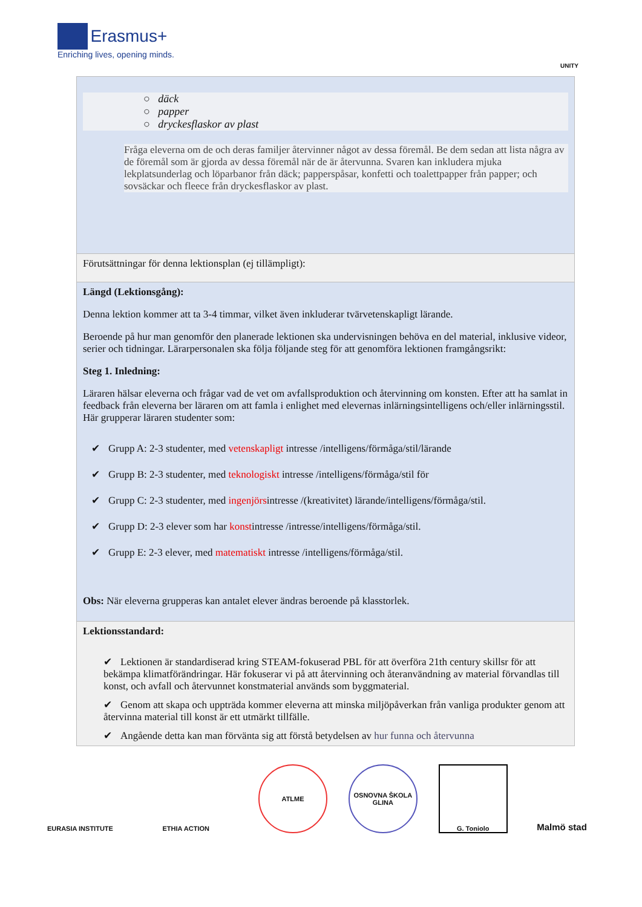Erasmus+
Enriching lives, opening minds.
UNITY
| ○ däck ○ papper ○ dryckesflaskor av plast Fråga eleverna om de och deras familjer återvinner något av dessa föremål. Be dem sedan att lista några av de föremål som är gjorda av dessa föremål när de är återvunna. Svaren kan inkludera mjuka lekplatsunderlag och löparbanor från däck; papperspåsar, konfetti och toalettpapper från papper; och sovsäckar och fleece från dryckesflaskor av plast. |
| Förutsättningar för denna lektionsplan (ej tillämpligt): |
| Längd (Lektionsgång): Denna lektion kommer att ta 3-4 timmar, vilket även inkluderar tvärvetenskapligt lärande. Beroende på hur man genomför den planerade lektionen ska undervisningen behöva en del material, inklusive videor, serier och tidningar. Lärarpersonalen ska följa följande steg för att genomföra lektionen framgångsrikt: Steg 1. Inledning: Läraren hälsar eleverna och frågar vad de vet om avfallsproduktion och återvinning om konsten. Efter att ha samlat in feedback från eleverna ber läraren om att famla i enlighet med elevernas inlärningsintelligens och/eller inlärningsstil. Här grupperar läraren studenter som: ✔ Grupp A: 2-3 studenter, med vetenskapligt intresse /intelligens/förmåga/stil/lärande ✔ Grupp B: 2-3 studenter, med teknologiskt intresse /intelligens/förmåga/stil för ✔ Grupp C: 2-3 studenter, med ingenjörs intresse /(kreativitet) lärande/intelligens/förmåga/stil. ✔ Grupp D: 2-3 elever som har konst intresse /intresse/intelligens/förmåga/stil. ✔ Grupp E: 2-3 elever, med matematiskt intresse /intelligens/förmåga/stil. Obs: När eleverna grupperas kan antalet elever ändras beroende på klasstorlek. |
| Lektionsstandard: ✔ Lektionen är standardiserad kring STEAM-fokuserad PBL för att överföra 21th century skillsr för att bekämpa klimatförändringar. Här fokuserar vi på att återvinning och återanvändning av material förvandlas till konst, och avfall och återvunnet konstmaterial används som byggmaterial. ✔ Genom att skapa och uppträda kommer eleverna att minska miljöpåverkan från vanliga produkter genom att återvinna material till konst är ett utmärkt tillfälle. ✔ Angående detta kan man förvänta sig att förstå betydelsen av hur funna och återvunna |
EURASIA INSTITUTE
ETHIA ACTION ATLME
OSNOVNA ŠKOLA GLINA
G. Toniolo
Malmö stad